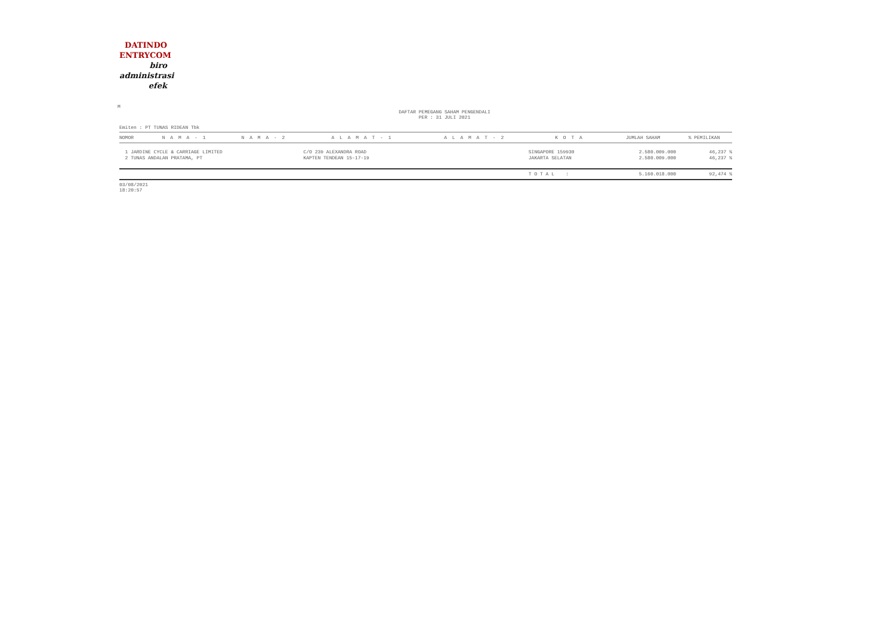DATINDO
ENTRYCOM
biro
administrasi
efek
M
DAFTAR PEMEGANG SAHAM PENGENDALI
PER : 31 JULI 2021
Emiten : PT TUNAS RIDEAN Tbk
| NOMOR | N A M A - 1 | N A M A - 2 | A L A M A T - 1 | A L A M A T - 2 | K O T A | JUMLAH SAHAM | % PEMILIKAN |
| --- | --- | --- | --- | --- | --- | --- | --- |
| 1 JARDINE CYCLE & CARRIAGE LIMITED | | | C/O 239 ALEXANDRA ROAD | | SINGAPORE 159930 | 2.580.009.000 | 46,237 % |
| 2 TUNAS ANDALAN PRATAMA, PT | | | KAPTEN TENDEAN 15-17-19 | | JAKARTA SELATAN | 2.580.009.000 | 46,237 % |
| | | | | | T O T A L : | 5.160.018.000 | 92,474 % |
03/08/2021
18:20:57